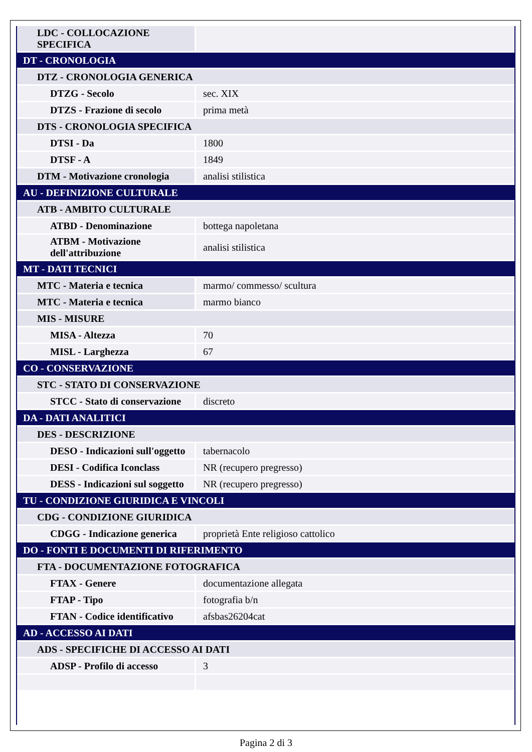| LDC - COLLOCAZIONE SPECIFICA | |
| DT - CRONOLOGIA | |
| DTZ - CRONOLOGIA GENERICA | |
| DTZG - Secolo | sec. XIX |
| DTZS - Frazione di secolo | prima metà |
| DTS - CRONOLOGIA SPECIFICA | |
| DTSI - Da | 1800 |
| DTSF - A | 1849 |
| DTM - Motivazione cronologia | analisi stilistica |
| AU - DEFINIZIONE CULTURALE | |
| ATB - AMBITO CULTURALE | |
| ATBD - Denominazione | bottega napoletana |
| ATBM - Motivazione dell'attribuzione | analisi stilistica |
| MT - DATI TECNICI | |
| MTC - Materia e tecnica | marmo/ commesso/ scultura |
| MTC - Materia e tecnica | marmo bianco |
| MIS - MISURE | |
| MISA - Altezza | 70 |
| MISL - Larghezza | 67 |
| CO - CONSERVAZIONE | |
| STC - STATO DI CONSERVAZIONE | |
| STCC - Stato di conservazione | discreto |
| DA - DATI ANALITICI | |
| DES - DESCRIZIONE | |
| DESO - Indicazioni sull'oggetto | tabernacolo |
| DESI - Codifica Iconclass | NR (recupero pregresso) |
| DESS - Indicazioni sul soggetto | NR (recupero pregresso) |
| TU - CONDIZIONE GIURIDICA E VINCOLI | |
| CDG - CONDIZIONE GIURIDICA | |
| CDGG - Indicazione generica | proprietà Ente religioso cattolico |
| DO - FONTI E DOCUMENTI DI RIFERIMENTO | |
| FTA - DOCUMENTAZIONE FOTOGRAFICA | |
| FTAX - Genere | documentazione allegata |
| FTAP - Tipo | fotografia b/n |
| FTAN - Codice identificativo | afsbas26204cat |
| AD - ACCESSO AI DATI | |
| ADS - SPECIFICHE DI ACCESSO AI DATI | |
| ADSP - Profilo di accesso | 3 |
Pagina 2 di 3